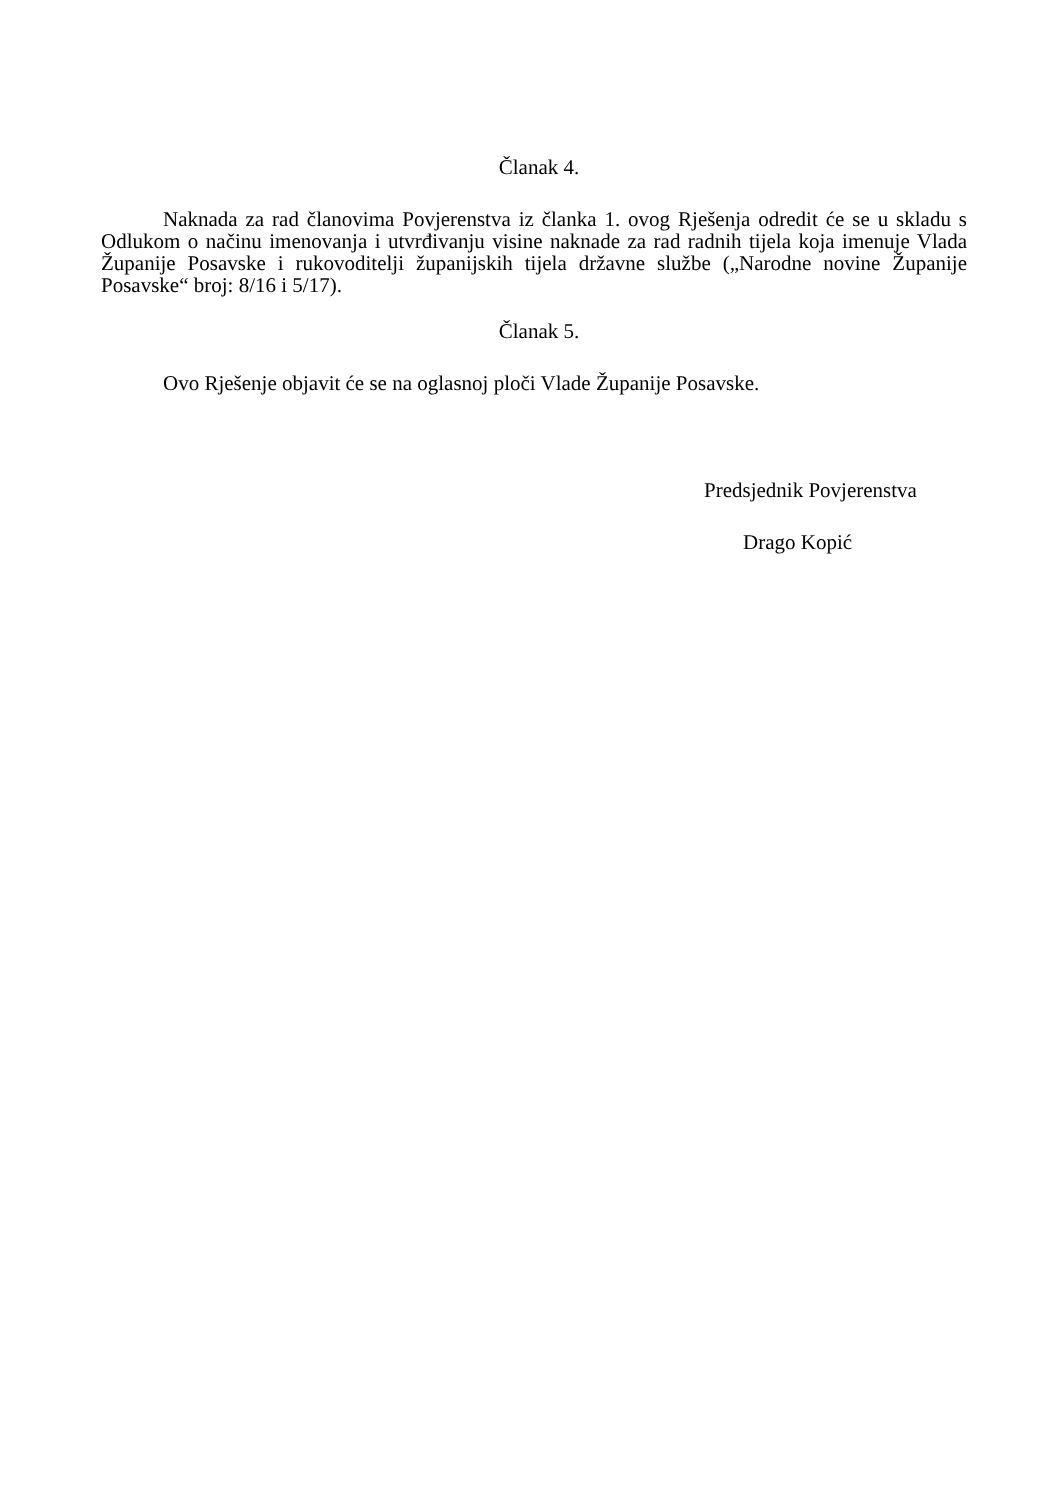Članak 4.
Naknada za rad članovima Povjerenstva iz članka 1. ovog Rješenja odredit će se u skladu s Odlukom o načinu imenovanja i utvrđivanju visine naknade za rad radnih tijela koja imenuje Vlada Županije Posavske i rukovoditelji županijskih tijela državne službe („Narodne novine Županije Posavske“ broj: 8/16 i 5/17).
Članak 5.
Ovo Rješenje objavit će se na oglasnoj ploči Vlade Županije Posavske.
Predsjednik Povjerenstva
Drago Kopić